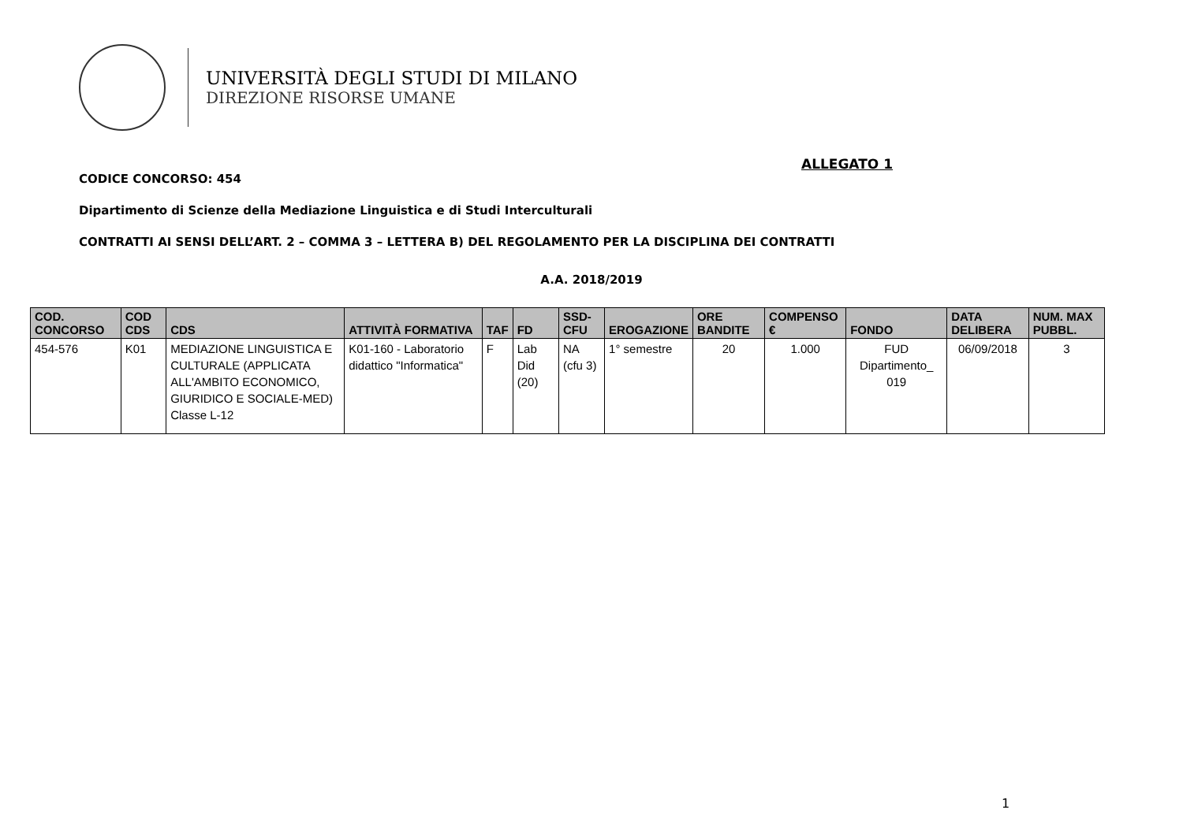UNIVERSITÀ DEGLI STUDI DI MILANO
DIREZIONE RISORSE UMANE
ALLEGATO 1
CODICE CONCORSO: 454
Dipartimento di Scienze della Mediazione Linguistica e di Studi Interculturali
CONTRATTI AI SENSI DELL’ART. 2 – COMMA 3 – LETTERA B) DEL REGOLAMENTO PER LA DISCIPLINA DEI CONTRATTI
A.A. 2018/2019
| COD. CONCORSO | COD CDS | CDS | ATTIVITÀ FORMATIVA | TAF | FD | SSD-CFU | EROGAZIONE | ORE BANDITE | COMPENSO € | FONDO | DATA DELIBERA | NUM. MAX PUBBL. |
| --- | --- | --- | --- | --- | --- | --- | --- | --- | --- | --- | --- | --- |
| 454-576 | K01 | MEDIAZIONE LINGUISTICA E CULTURALE (APPLICATA ALL'AMBITO ECONOMICO, GIURIDICO E SOCIALE-MED) Classe L-12 | K01-160 - Laboratorio didattico "Informatica" | F | Lab Did (20) | NA (cfu 3) | 1° semestre | 20 | 1.000 | FUD Dipartimento_ 019 | 06/09/2018 | 3 |
1